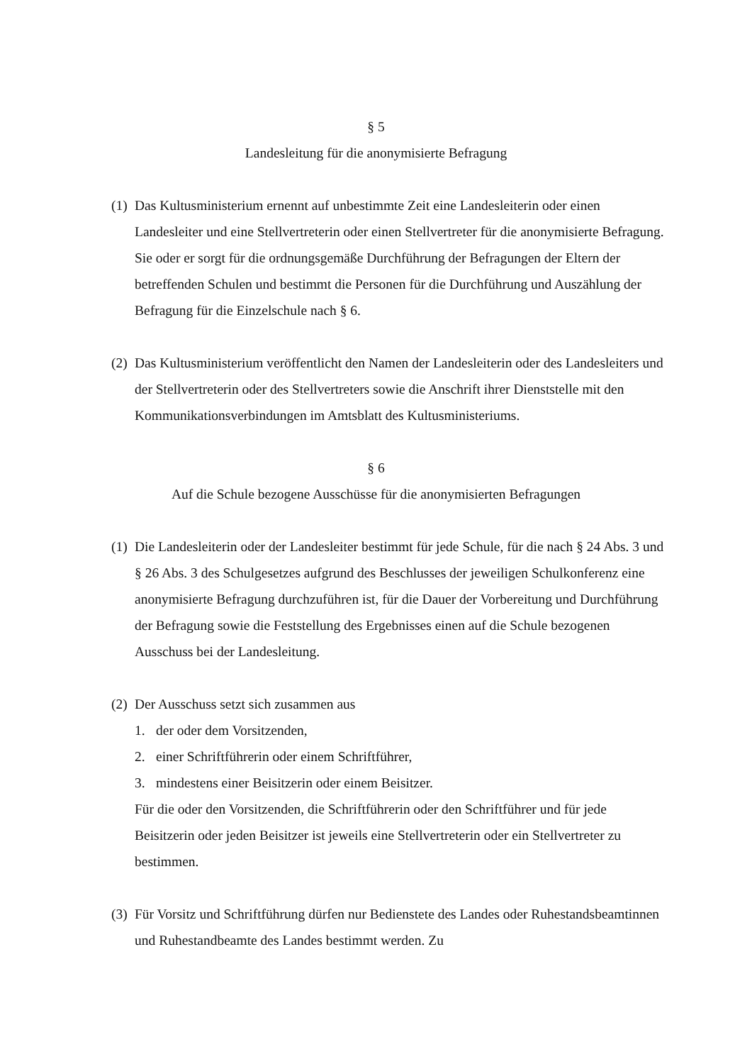§ 5
Landesleitung für die anonymisierte Befragung
(1) Das Kultusministerium ernennt auf unbestimmte Zeit eine Landesleiterin oder einen Landesleiter und eine Stellvertreterin oder einen Stellvertreter für die anonymisierte Befragung. Sie oder er sorgt für die ordnungsgemäße Durchführung der Befragungen der Eltern der betreffenden Schulen und bestimmt die Personen für die Durchführung und Auszählung der Befragung für die Einzelschule nach § 6.
(2) Das Kultusministerium veröffentlicht den Namen der Landesleiterin oder des Landesleiters und der Stellvertreterin oder des Stellvertreters sowie die Anschrift ihrer Dienststelle mit den Kommunikationsverbindungen im Amtsblatt des Kultusministeriums.
§ 6
Auf die Schule bezogene Ausschüsse für die anonymisierten Befragungen
(1) Die Landesleiterin oder der Landesleiter bestimmt für jede Schule, für die nach § 24 Abs. 3 und § 26 Abs. 3 des Schulgesetzes aufgrund des Beschlusses der jeweiligen Schulkonferenz eine anonymisierte Befragung durchzuführen ist, für die Dauer der Vorbereitung und Durchführung der Befragung sowie die Feststellung des Ergebnisses einen auf die Schule bezogenen Ausschuss bei der Landesleitung.
(2) Der Ausschuss setzt sich zusammen aus
1. der oder dem Vorsitzenden,
2. einer Schriftführerin oder einem Schriftführer,
3. mindestens einer Beisitzerin oder einem Beisitzer.
Für die oder den Vorsitzenden, die Schriftführerin oder den Schriftführer und für jede Beisitzerin oder jeden Beisitzer ist jeweils eine Stellvertreterin oder ein Stellvertreter zu bestimmen.
(3) Für Vorsitz und Schriftführung dürfen nur Bedienstete des Landes oder Ruhestandsbeamtinnen und Ruhestandbeamte des Landes bestimmt werden. Zu